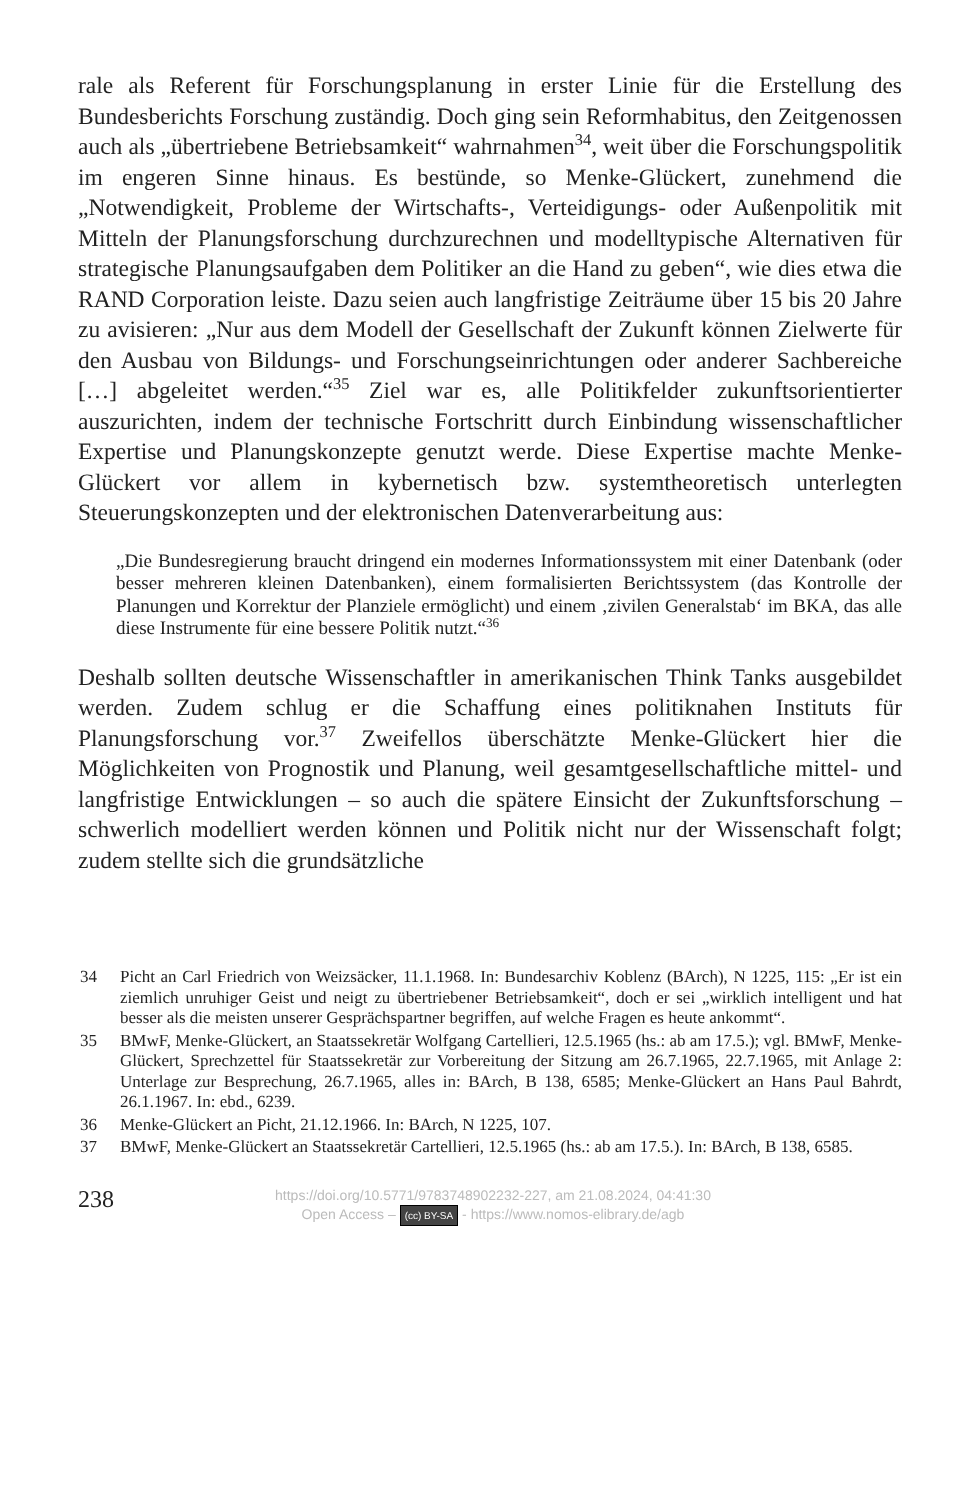rale als Referent für Forschungsplanung in erster Linie für die Erstellung des Bundesberichts Forschung zuständig. Doch ging sein Reformhabitus, den Zeitgenossen auch als „übertriebene Betriebsamkeit“ wahrnahmen<sup>34</sup>, weit über die Forschungspolitik im engeren Sinne hinaus. Es bestünde, so Menke-Glückert, zunehmend die „Notwendigkeit, Probleme der Wirtschafts-, Verteidigungs- oder Außenpolitik mit Mitteln der Planungsforschung durchzurechnen und modelltypische Alternativen für strategische Planungsaufgaben dem Politiker an die Hand zu geben“, wie dies etwa die RAND Corporation leiste. Dazu seien auch langfristige Zeiträume über 15 bis 20 Jahre zu avisieren: „Nur aus dem Modell der Gesellschaft der Zukunft können Zielwerte für den Ausbau von Bildungs- und Forschungseinrichtungen oder anderer Sachbereiche […] abgeleitet werden.“<sup>35</sup> Ziel war es, alle Politikfelder zukunftsorientierter auszurichten, indem der technische Fortschritt durch Einbindung wissenschaftlicher Expertise und Planungskonzepte genutzt werde. Diese Expertise machte Menke-Glückert vor allem in kybernetisch bzw. systemtheoretisch unterlegten Steuerungskonzepten und der elektronischen Datenverarbeitung aus:
„Die Bundesregierung braucht dringend ein modernes Informationssystem mit einer Datenbank (oder besser mehreren kleinen Datenbanken), einem formalisierten Berichtssystem (das Kontrolle der Planungen und Korrektur der Planziele ermöglicht) und einem ‚zivilen Generalstab‘ im BKA, das alle diese Instrumente für eine bessere Politik nutzt.“<sup>36</sup>
Deshalb sollten deutsche Wissenschaftler in amerikanischen Think Tanks ausgebildet werden. Zudem schlug er die Schaffung eines politiknahen Instituts für Planungsforschung vor.<sup>37</sup> Zweifellos überschätzte Menke-Glückert hier die Möglichkeiten von Prognostik und Planung, weil gesamtgesellschaftliche mittel- und langfristige Entwicklungen – so auch die spätere Einsicht der Zukunftsforschung – schwerlich modelliert werden können und Politik nicht nur der Wissenschaft folgt; zudem stellte sich die grundsätzliche
34 Picht an Carl Friedrich von Weizsäcker, 11.1.1968. In: Bundesarchiv Koblenz (BArch), N 1225, 115: „Er ist ein ziemlich unruhiger Geist und neigt zu übertriebener Betriebsamkeit“, doch er sei „wirklich intelligent und hat besser als die meisten unserer Gesprächspartner begriffen, auf welche Fragen es heute ankommt“.
35 BMwF, Menke-Glückert, an Staatssekretär Wolfgang Cartellieri, 12.5.1965 (hs.: ab am 17.5.); vgl. BMwF, Menke-Glückert, Sprechzettel für Staatssekretär zur Vorbereitung der Sitzung am 26.7.1965, 22.7.1965, mit Anlage 2: Unterlage zur Besprechung, 26.7.1965, alles in: BArch, B 138, 6585; Menke-Glückert an Hans Paul Bahrdt, 26.1.1967. In: ebd., 6239.
36 Menke-Glückert an Picht, 21.12.1966. In: BArch, N 1225, 107.
37 BMwF, Menke-Glückert an Staatssekretär Cartellieri, 12.5.1965 (hs.: ab am 17.5.). In: BArch, B 138, 6585.
238
https://doi.org/10.5771/9783748902232-227, am 21.08.2024, 04:41:30
Open Access – (cc) BY-SA - https://www.nomos-elibrary.de/agb